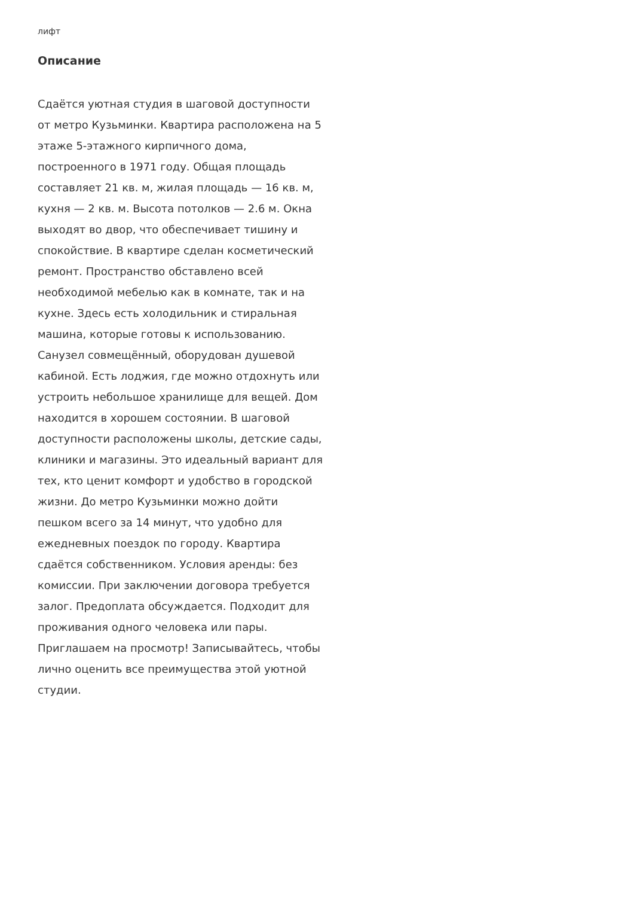лифт
Описание
Сдаётся уютная студия в шаговой доступности от метро Кузьминки. Квартира расположена на 5 этаже 5-этажного кирпичного дома, построенного в 1971 году. Общая площадь составляет 21 кв. м, жилая площадь — 16 кв. м, кухня — 2 кв. м. Высота потолков — 2.6 м. Окна выходят во двор, что обеспечивает тишину и спокойствие. В квартире сделан косметический ремонт. Пространство обставлено всей необходимой мебелью как в комнате, так и на кухне. Здесь есть холодильник и стиральная машина, которые готовы к использованию. Санузел совмещённый, оборудован душевой кабиной. Есть лоджия, где можно отдохнуть или устроить небольшое хранилище для вещей. Дом находится в хорошем состоянии. В шаговой доступности расположены школы, детские сады, клиники и магазины. Это идеальный вариант для тех, кто ценит комфорт и удобство в городской жизни. До метро Кузьминки можно дойти пешком всего за 14 минут, что удобно для ежедневных поездок по городу. Квартира сдаётся собственником. Условия аренды: без комиссии. При заключении договора требуется залог. Предоплата обсуждается. Подходит для проживания одного человека или пары. Приглашаем на просмотр! Записывайтесь, чтобы лично оценить все преимущества этой уютной студии.